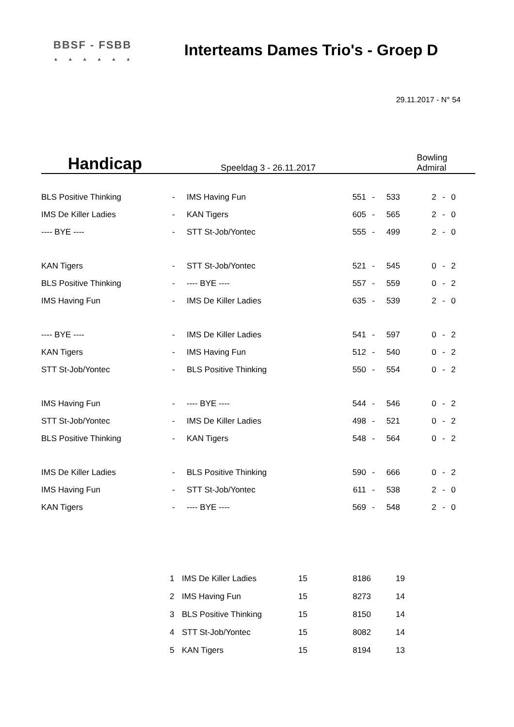BBSF - FSBB
▲▲▲▲▲▲
Interteams Dames Trio's - Groep D
29.11.2017 - N° 54
Handicap
Speeldag 3 - 26.11.2017 Bowling Admiral
| BLS Positive Thinking | - | IMS Having Fun | 551 | - | 533 | | 2 | - | 0 |
| IMS De Killer Ladies | - | KAN Tigers | 605 | - | 565 | | 2 | - | 0 |
| ---- BYE ---- | - | STT St-Job/Yontec | 555 | - | 499 | | 2 | - | 0 |
| KAN Tigers | - | STT St-Job/Yontec | 521 | - | 545 | | 0 | - | 2 |
| BLS Positive Thinking | - | ---- BYE ---- | 557 | - | 559 | | 0 | - | 2 |
| IMS Having Fun | - | IMS De Killer Ladies | 635 | - | 539 | | 2 | - | 0 |
| ---- BYE ---- | - | IMS De Killer Ladies | 541 | - | 597 | | 0 | - | 2 |
| KAN Tigers | - | IMS Having Fun | 512 | - | 540 | | 0 | - | 2 |
| STT St-Job/Yontec | - | BLS Positive Thinking | 550 | - | 554 | | 0 | - | 2 |
| IMS Having Fun | - | ---- BYE ---- | 544 | - | 546 | | 0 | - | 2 |
| STT St-Job/Yontec | - | IMS De Killer Ladies | 498 | - | 521 | | 0 | - | 2 |
| BLS Positive Thinking | - | KAN Tigers | 548 | - | 564 | | 0 | - | 2 |
| IMS De Killer Ladies | - | BLS Positive Thinking | 590 | - | 666 | | 0 | - | 2 |
| IMS Having Fun | - | STT St-Job/Yontec | 611 | - | 538 | | 2 | - | 0 |
| KAN Tigers | - | ---- BYE ---- | 569 | - | 548 | | 2 | - | 0 |
| 1 | IMS De Killer Ladies | 15 | 8186 | 19 |
| 2 | IMS Having Fun | 15 | 8273 | 14 |
| 3 | BLS Positive Thinking | 15 | 8150 | 14 |
| 4 | STT St-Job/Yontec | 15 | 8082 | 14 |
| 5 | KAN Tigers | 15 | 8194 | 13 |